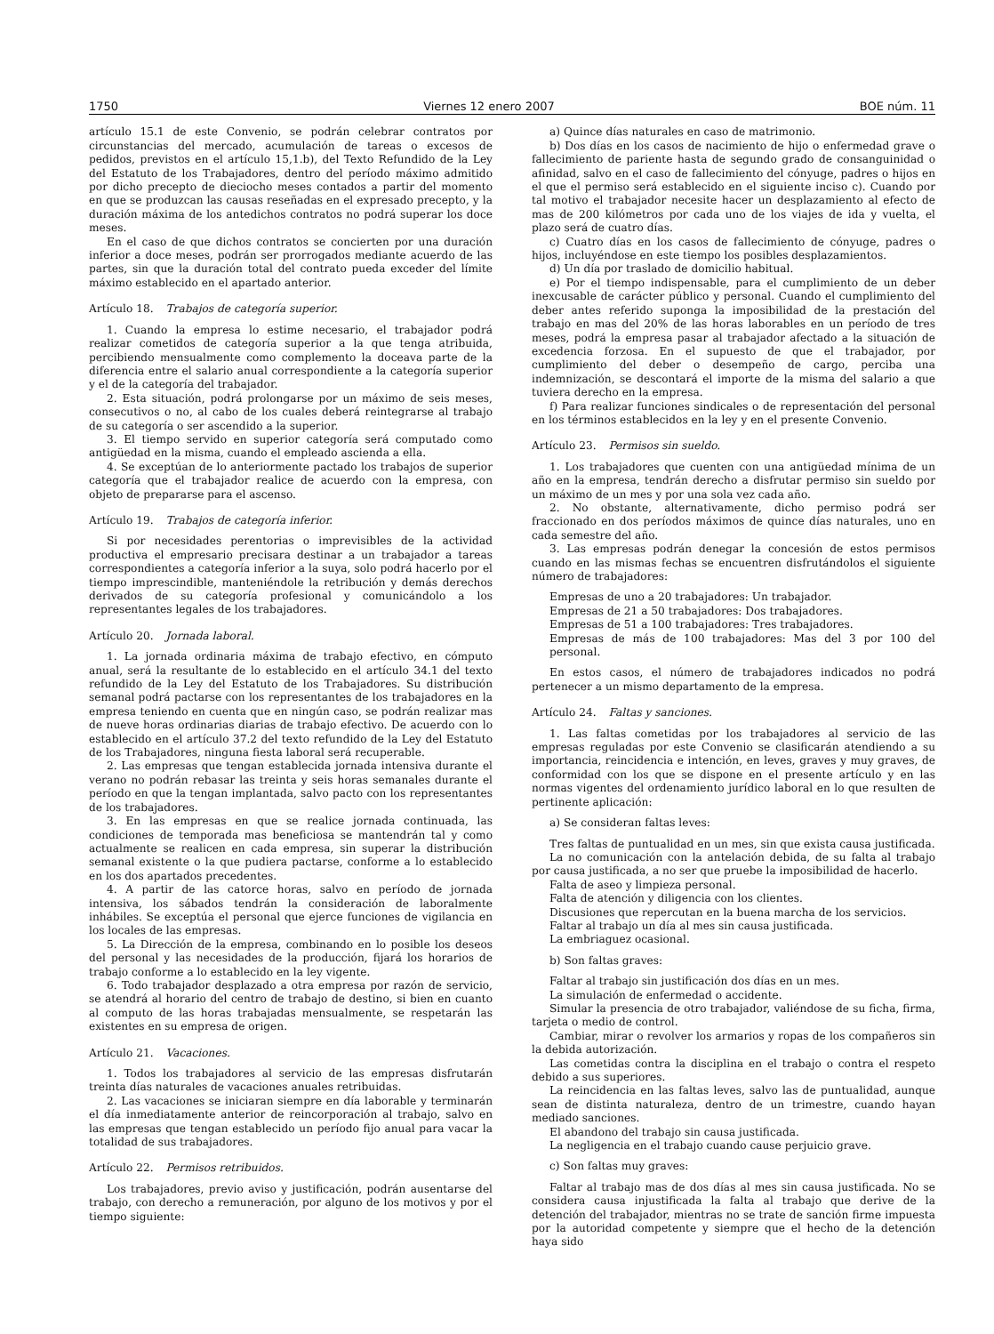1750 Viernes 12 enero 2007 BOE núm. 11
artículo 15.1 de este Convenio, se podrán celebrar contratos por circunstancias del mercado, acumulación de tareas o excesos de pedidos, previstos en el artículo 15,1.b), del Texto Refundido de la Ley del Estatuto de los Trabajadores, dentro del período máximo admitido por dicho precepto de dieciocho meses contados a partir del momento en que se produzcan las causas reseñadas en el expresado precepto, y la duración máxima de los antedichos contratos no podrá superar los doce meses.
En el caso de que dichos contratos se concierten por una duración inferior a doce meses, podrán ser prorrogados mediante acuerdo de las partes, sin que la duración total del contrato pueda exceder del límite máximo establecido en el apartado anterior.
Artículo 18. Trabajos de categoría superior.
1. Cuando la empresa lo estime necesario, el trabajador podrá realizar cometidos de categoría superior a la que tenga atribuida, percibiendo mensualmente como complemento la doceava parte de la diferencia entre el salario anual correspondiente a la categoría superior y el de la categoría del trabajador.
2. Esta situación, podrá prolongarse por un máximo de seis meses, consecutivos o no, al cabo de los cuales deberá reintegrarse al trabajo de su categoría o ser ascendido a la superior.
3. El tiempo servido en superior categoría será computado como antigüedad en la misma, cuando el empleado ascienda a ella.
4. Se exceptúan de lo anteriormente pactado los trabajos de superior categoría que el trabajador realice de acuerdo con la empresa, con objeto de prepararse para el ascenso.
Artículo 19. Trabajos de categoría inferior.
Si por necesidades perentorias o imprevisibles de la actividad productiva el empresario precisara destinar a un trabajador a tareas correspondientes a categoría inferior a la suya, solo podrá hacerlo por el tiempo imprescindible, manteniéndole la retribución y demás derechos derivados de su categoría profesional y comunicándolo a los representantes legales de los trabajadores.
Artículo 20. Jornada laboral.
1. La jornada ordinaria máxima de trabajo efectivo, en cómputo anual, será la resultante de lo establecido en el artículo 34.1 del texto refundido de la Ley del Estatuto de los Trabajadores. Su distribución semanal podrá pactarse con los representantes de los trabajadores en la empresa teniendo en cuenta que en ningún caso, se podrán realizar mas de nueve horas ordinarias diarias de trabajo efectivo. De acuerdo con lo establecido en el artículo 37.2 del texto refundido de la Ley del Estatuto de los Trabajadores, ninguna fiesta laboral será recuperable.
2. Las empresas que tengan establecida jornada intensiva durante el verano no podrán rebasar las treinta y seis horas semanales durante el período en que la tengan implantada, salvo pacto con los representantes de los trabajadores.
3. En las empresas en que se realice jornada continuada, las condiciones de temporada mas beneficiosa se mantendrán tal y como actualmente se realicen en cada empresa, sin superar la distribución semanal existente o la que pudiera pactarse, conforme a lo establecido en los dos apartados precedentes.
4. A partir de las catorce horas, salvo en período de jornada intensiva, los sábados tendrán la consideración de laboralmente inhábiles. Se exceptúa el personal que ejerce funciones de vigilancia en los locales de las empresas.
5. La Dirección de la empresa, combinando en lo posible los deseos del personal y las necesidades de la producción, fijará los horarios de trabajo conforme a lo establecido en la ley vigente.
6. Todo trabajador desplazado a otra empresa por razón de servicio, se atendrá al horario del centro de trabajo de destino, si bien en cuanto al computo de las horas trabajadas mensualmente, se respetarán las existentes en su empresa de origen.
Artículo 21. Vacaciones.
1. Todos los trabajadores al servicio de las empresas disfrutarán treinta días naturales de vacaciones anuales retribuidas.
2. Las vacaciones se iniciaran siempre en día laborable y terminarán el día inmediatamente anterior de reincorporación al trabajo, salvo en las empresas que tengan establecido un período fijo anual para vacar la totalidad de sus trabajadores.
Artículo 22. Permisos retribuidos.
Los trabajadores, previo aviso y justificación, podrán ausentarse del trabajo, con derecho a remuneración, por alguno de los motivos y por el tiempo siguiente:
a) Quince días naturales en caso de matrimonio.
b) Dos días en los casos de nacimiento de hijo o enfermedad grave o fallecimiento de pariente hasta de segundo grado de consanguinidad o afinidad, salvo en el caso de fallecimiento del cónyuge, padres o hijos en el que el permiso será establecido en el siguiente inciso c). Cuando por tal motivo el trabajador necesite hacer un desplazamiento al efecto de mas de 200 kilómetros por cada uno de los viajes de ida y vuelta, el plazo será de cuatro días.
c) Cuatro días en los casos de fallecimiento de cónyuge, padres o hijos, incluyéndose en este tiempo los posibles desplazamientos.
d) Un día por traslado de domicilio habitual.
e) Por el tiempo indispensable, para el cumplimiento de un deber inexcusable de carácter público y personal. Cuando el cumplimiento del deber antes referido suponga la imposibilidad de la prestación del trabajo en mas del 20% de las horas laborables en un período de tres meses, podrá la empresa pasar al trabajador afectado a la situación de excedencia forzosa. En el supuesto de que el trabajador, por cumplimiento del deber o desempeño de cargo, perciba una indemnización, se descontará el importe de la misma del salario a que tuviera derecho en la empresa.
f) Para realizar funciones sindicales o de representación del personal en los términos establecidos en la ley y en el presente Convenio.
Artículo 23. Permisos sin sueldo.
1. Los trabajadores que cuenten con una antigüedad mínima de un año en la empresa, tendrán derecho a disfrutar permiso sin sueldo por un máximo de un mes y por una sola vez cada año.
2. No obstante, alternativamente, dicho permiso podrá ser fraccionado en dos períodos máximos de quince días naturales, uno en cada semestre del año.
3. Las empresas podrán denegar la concesión de estos permisos cuando en las mismas fechas se encuentren disfrutándolos el siguiente número de trabajadores:
Empresas de uno a 20 trabajadores: Un trabajador.
Empresas de 21 a 50 trabajadores: Dos trabajadores.
Empresas de 51 a 100 trabajadores: Tres trabajadores.
Empresas de más de 100 trabajadores: Mas del 3 por 100 del personal.
En estos casos, el número de trabajadores indicados no podrá pertenecer a un mismo departamento de la empresa.
Artículo 24. Faltas y sanciones.
1. Las faltas cometidas por los trabajadores al servicio de las empresas reguladas por este Convenio se clasificarán atendiendo a su importancia, reincidencia e intención, en leves, graves y muy graves, de conformidad con los que se dispone en el presente artículo y en las normas vigentes del ordenamiento jurídico laboral en lo que resulten de pertinente aplicación:
a) Se consideran faltas leves:
Tres faltas de puntualidad en un mes, sin que exista causa justificada.
La no comunicación con la antelación debida, de su falta al trabajo por causa justificada, a no ser que pruebe la imposibilidad de hacerlo.
Falta de aseo y limpieza personal.
Falta de atención y diligencia con los clientes.
Discusiones que repercutan en la buena marcha de los servicios.
Faltar al trabajo un día al mes sin causa justificada.
La embriaguez ocasional.
b) Son faltas graves:
Faltar al trabajo sin justificación dos días en un mes.
La simulación de enfermedad o accidente.
Simular la presencia de otro trabajador, valiéndose de su ficha, firma, tarjeta o medio de control.
Cambiar, mirar o revolver los armarios y ropas de los compañeros sin la debida autorización.
Las cometidas contra la disciplina en el trabajo o contra el respeto debido a sus superiores.
La reincidencia en las faltas leves, salvo las de puntualidad, aunque sean de distinta naturaleza, dentro de un trimestre, cuando hayan mediado sanciones.
El abandono del trabajo sin causa justificada.
La negligencia en el trabajo cuando cause perjuicio grave.
c) Son faltas muy graves:
Faltar al trabajo mas de dos días al mes sin causa justificada. No se considera causa injustificada la falta al trabajo que derive de la detención del trabajador, mientras no se trate de sanción firme impuesta por la autoridad competente y siempre que el hecho de la detención haya sido